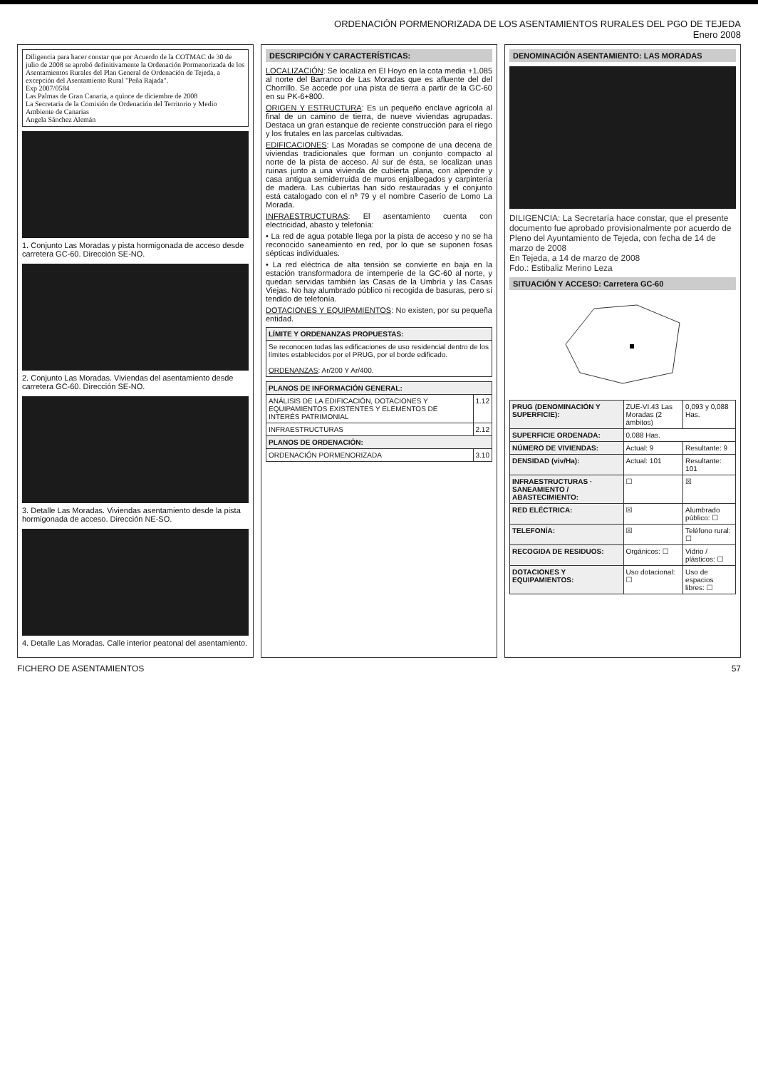ORDENACIÓN PORMENORIZADA DE LOS ASENTAMIENTOS RURALES DEL PGO DE TEJEDA
Enero 2008
Diligencia para hacer constar que por Acuerdo de la COTMAC de 30 de julio de 2008 se aprobó definitivamente la Ordenación Pormenorizada de los Asentamientos Rurales del Plan General de Ordenación de Tejeda, a excepción del Asentamiento Rural "Peña Rajada".
Exp 2007/0584
Las Palmas de Gran Canaria, a quince de diciembre de 2008
La Secretaria de la Comisión de Ordenación del Territorio y Medio Ambiente de Canarias
Angela Sánchez Alemán
1. Conjunto Las Moradas y pista hormigonada de acceso desde carretera GC-60. Dirección SE-NO.
2. Conjunto Las Moradas. Viviendas del asentamiento desde carretera GC-60. Dirección SE-NO.
3. Detalle Las Moradas. Viviendas asentamiento desde la pista hormigonada de acceso. Dirección NE-SO.
4. Detalle Las Moradas. Calle interior peatonal del asentamiento.
DESCRIPCIÓN Y CARACTERÍSTICAS:
LOCALIZACIÓN: Se localiza en El Hoyo en la cota media +1.085 al norte del Barranco de Las Moradas que es afluente del del Chorrillo. Se accede por una pista de tierra a partir de la GC-60 en su PK-6+800.
ORIGEN Y ESTRUCTURA: Es un pequeño enclave agrícola al final de un camino de tierra, de nueve viviendas agrupadas. Destaca un gran estanque de reciente construcción para el riego y los frutales en las parcelas cultivadas.
EDIFICACIONES: Las Moradas se compone de una decena de viviendas tradicionales que forman un conjunto compacto al norte de la pista de acceso. Al sur de ésta, se localizan unas ruinas junto a una vivienda de cubierta plana, con alpendre y casa antigua semiderruida de muros enjalbegados y carpintería de madera. Las cubiertas han sido restauradas y el conjunto está catalogado con el nº 79 y el nombre Caserío de Lomo La Morada.
INFRAESTRUCTURAS: El asentamiento cuenta con electricidad, abasto y telefonía:
• La red de agua potable llega por la pista de acceso y no se ha reconocido saneamiento en red, por lo que se suponen fosas sépticas individuales.
• La red eléctrica de alta tensión se convierte en baja en la estación transformadora de intemperie de la GC-60 al norte, y quedan servidas también las Casas de la Umbría y las Casas Viejas. No hay alumbrado público ni recogida de basuras, pero sí tendido de telefonía.
DOTACIONES Y EQUIPAMIENTOS: No existen, por su pequeña entidad.
| LÍMITE Y ORDENANZAS PROPUESTAS: |
| --- |
| Se reconocen todas las edificaciones de uso residencial dentro de los límites establecidos por el PRUG, por el borde edificado. ORDENANZAS : Ar/200 Y Ar/400. |
| PLANOS DE INFORMACIÓN GENERAL: | |
| --- | --- |
| ANÁLISIS DE LA EDIFICACIÓN, DOTACIONES Y EQUIPAMIENTOS EXISTENTES Y ELEMENTOS DE INTERÉS PATRIMONIAL | 1.12 |
| INFRAESTRUCTURAS | 2.12 |
| PLANOS DE ORDENACIÓN: | |
| ORDENACIÓN PORMENORIZADA | 3.10 |
DENOMINACIÓN ASENTAMIENTO: LAS MORADAS
DILIGENCIA: La Secretaría hace constar, que el presente documento fue aprobado provisionalmente por acuerdo de Pleno del Ayuntamiento de Tejeda, con fecha de 14 de marzo de 2008
En Tejeda, a 14 de marzo de 2008
Fdo.: Estibaliz Merino Leza
SITUACIÓN Y ACCESO: Carretera GC-60
| PRUG (DENOMINACIÓN Y SUPERFICIE): | ZUE-VI.43 Las Moradas (2 ámbitos) | 0,093 y 0,088 Has. |
| SUPERFICIE ORDENADA: | 0,088 Has. | |
| NÚMERO DE VIVIENDAS: | Actual: 9 | Resultante: 9 |
| DENSIDAD (viv/Ha): | Actual: 101 | Resultante: 101 |
| INFRAESTRUCTURAS · SANEAMIENTO / ABASTECIMIENTO: | ☐ | ☒ |
| RED ELÉCTRICA: | ☒ | Alumbrado público: ☐ |
| TELEFONÍA: | ☒ | Teléfono rural: ☐ |
| RECOGIDA DE RESIDUOS: | Orgánicos: ☐ | Vidrio / plásticos: ☐ |
| DOTACIONES Y EQUIPAMIENTOS: | Uso dotacional: ☐ | Uso de espacios libres: ☐ |
FICHERO DE ASENTAMIENTOS 57